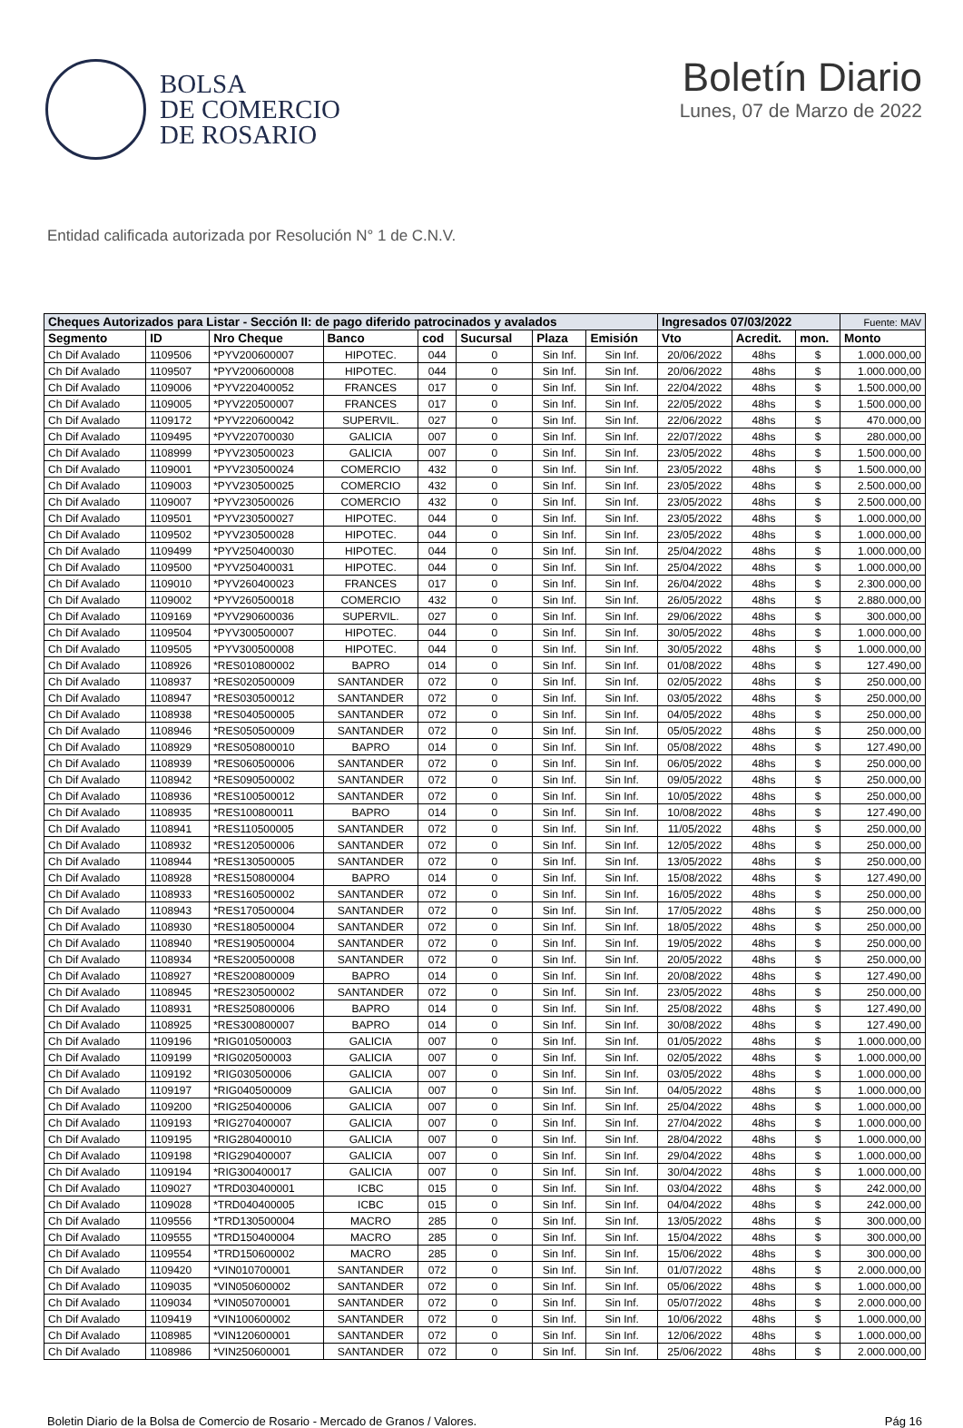BOLSA
DE COMERCIO
DE ROSARIO
Boletín Diario
Lunes, 07 de Marzo de 2022
Entidad calificada autorizada por Resolución N° 1 de C.N.V.
| Cheques Autorizados para Listar - Sección II: de pago diferido patrocinados y avalados | | | | | | | | Ingresados 07/03/2022 | | | Fuente: MAV |
| --- | --- | --- | --- | --- | --- | --- | --- | --- | --- | --- | --- |
| Segmento | ID | Nro Cheque | Banco | cod | Sucursal | Plaza | Emisión | Vto | Acredit. | mon. | Monto |
| Ch Dif Avalado | 1109506 | *PYV200600007 | HIPOTEC. | 044 | 0 | Sin Inf. | Sin Inf. | 20/06/2022 | 48hs | $ | 1.000.000,00 |
| Ch Dif Avalado | 1109507 | *PYV200600008 | HIPOTEC. | 044 | 0 | Sin Inf. | Sin Inf. | 20/06/2022 | 48hs | $ | 1.000.000,00 |
| Ch Dif Avalado | 1109006 | *PYV220400052 | FRANCES | 017 | 0 | Sin Inf. | Sin Inf. | 22/04/2022 | 48hs | $ | 1.500.000,00 |
| Ch Dif Avalado | 1109005 | *PYV220500007 | FRANCES | 017 | 0 | Sin Inf. | Sin Inf. | 22/05/2022 | 48hs | $ | 1.500.000,00 |
| Ch Dif Avalado | 1109172 | *PYV220600042 | SUPERVIL. | 027 | 0 | Sin Inf. | Sin Inf. | 22/06/2022 | 48hs | $ | 470.000,00 |
| Ch Dif Avalado | 1109495 | *PYV220700030 | GALICIA | 007 | 0 | Sin Inf. | Sin Inf. | 22/07/2022 | 48hs | $ | 280.000,00 |
| Ch Dif Avalado | 1108999 | *PYV230500023 | GALICIA | 007 | 0 | Sin Inf. | Sin Inf. | 23/05/2022 | 48hs | $ | 1.500.000,00 |
| Ch Dif Avalado | 1109001 | *PYV230500024 | COMERCIO | 432 | 0 | Sin Inf. | Sin Inf. | 23/05/2022 | 48hs | $ | 1.500.000,00 |
| Ch Dif Avalado | 1109003 | *PYV230500025 | COMERCIO | 432 | 0 | Sin Inf. | Sin Inf. | 23/05/2022 | 48hs | $ | 2.500.000,00 |
| Ch Dif Avalado | 1109007 | *PYV230500026 | COMERCIO | 432 | 0 | Sin Inf. | Sin Inf. | 23/05/2022 | 48hs | $ | 2.500.000,00 |
| Ch Dif Avalado | 1109501 | *PYV230500027 | HIPOTEC. | 044 | 0 | Sin Inf. | Sin Inf. | 23/05/2022 | 48hs | $ | 1.000.000,00 |
| Ch Dif Avalado | 1109502 | *PYV230500028 | HIPOTEC. | 044 | 0 | Sin Inf. | Sin Inf. | 23/05/2022 | 48hs | $ | 1.000.000,00 |
| Ch Dif Avalado | 1109499 | *PYV250400030 | HIPOTEC. | 044 | 0 | Sin Inf. | Sin Inf. | 25/04/2022 | 48hs | $ | 1.000.000,00 |
| Ch Dif Avalado | 1109500 | *PYV250400031 | HIPOTEC. | 044 | 0 | Sin Inf. | Sin Inf. | 25/04/2022 | 48hs | $ | 1.000.000,00 |
| Ch Dif Avalado | 1109010 | *PYV260400023 | FRANCES | 017 | 0 | Sin Inf. | Sin Inf. | 26/04/2022 | 48hs | $ | 2.300.000,00 |
| Ch Dif Avalado | 1109002 | *PYV260500018 | COMERCIO | 432 | 0 | Sin Inf. | Sin Inf. | 26/05/2022 | 48hs | $ | 2.880.000,00 |
| Ch Dif Avalado | 1109169 | *PYV290600036 | SUPERVIL. | 027 | 0 | Sin Inf. | Sin Inf. | 29/06/2022 | 48hs | $ | 300.000,00 |
| Ch Dif Avalado | 1109504 | *PYV300500007 | HIPOTEC. | 044 | 0 | Sin Inf. | Sin Inf. | 30/05/2022 | 48hs | $ | 1.000.000,00 |
| Ch Dif Avalado | 1109505 | *PYV300500008 | HIPOTEC. | 044 | 0 | Sin Inf. | Sin Inf. | 30/05/2022 | 48hs | $ | 1.000.000,00 |
| Ch Dif Avalado | 1108926 | *RES010800002 | BAPRO | 014 | 0 | Sin Inf. | Sin Inf. | 01/08/2022 | 48hs | $ | 127.490,00 |
| Ch Dif Avalado | 1108937 | *RES020500009 | SANTANDER | 072 | 0 | Sin Inf. | Sin Inf. | 02/05/2022 | 48hs | $ | 250.000,00 |
| Ch Dif Avalado | 1108947 | *RES030500012 | SANTANDER | 072 | 0 | Sin Inf. | Sin Inf. | 03/05/2022 | 48hs | $ | 250.000,00 |
| Ch Dif Avalado | 1108938 | *RES040500005 | SANTANDER | 072 | 0 | Sin Inf. | Sin Inf. | 04/05/2022 | 48hs | $ | 250.000,00 |
| Ch Dif Avalado | 1108946 | *RES050500009 | SANTANDER | 072 | 0 | Sin Inf. | Sin Inf. | 05/05/2022 | 48hs | $ | 250.000,00 |
| Ch Dif Avalado | 1108929 | *RES050800010 | BAPRO | 014 | 0 | Sin Inf. | Sin Inf. | 05/08/2022 | 48hs | $ | 127.490,00 |
| Ch Dif Avalado | 1108939 | *RES060500006 | SANTANDER | 072 | 0 | Sin Inf. | Sin Inf. | 06/05/2022 | 48hs | $ | 250.000,00 |
| Ch Dif Avalado | 1108942 | *RES090500002 | SANTANDER | 072 | 0 | Sin Inf. | Sin Inf. | 09/05/2022 | 48hs | $ | 250.000,00 |
| Ch Dif Avalado | 1108936 | *RES100500012 | SANTANDER | 072 | 0 | Sin Inf. | Sin Inf. | 10/05/2022 | 48hs | $ | 250.000,00 |
| Ch Dif Avalado | 1108935 | *RES100800011 | BAPRO | 014 | 0 | Sin Inf. | Sin Inf. | 10/08/2022 | 48hs | $ | 127.490,00 |
| Ch Dif Avalado | 1108941 | *RES110500005 | SANTANDER | 072 | 0 | Sin Inf. | Sin Inf. | 11/05/2022 | 48hs | $ | 250.000,00 |
| Ch Dif Avalado | 1108932 | *RES120500006 | SANTANDER | 072 | 0 | Sin Inf. | Sin Inf. | 12/05/2022 | 48hs | $ | 250.000,00 |
| Ch Dif Avalado | 1108944 | *RES130500005 | SANTANDER | 072 | 0 | Sin Inf. | Sin Inf. | 13/05/2022 | 48hs | $ | 250.000,00 |
| Ch Dif Avalado | 1108928 | *RES150800004 | BAPRO | 014 | 0 | Sin Inf. | Sin Inf. | 15/08/2022 | 48hs | $ | 127.490,00 |
| Ch Dif Avalado | 1108933 | *RES160500002 | SANTANDER | 072 | 0 | Sin Inf. | Sin Inf. | 16/05/2022 | 48hs | $ | 250.000,00 |
| Ch Dif Avalado | 1108943 | *RES170500004 | SANTANDER | 072 | 0 | Sin Inf. | Sin Inf. | 17/05/2022 | 48hs | $ | 250.000,00 |
| Ch Dif Avalado | 1108930 | *RES180500004 | SANTANDER | 072 | 0 | Sin Inf. | Sin Inf. | 18/05/2022 | 48hs | $ | 250.000,00 |
| Ch Dif Avalado | 1108940 | *RES190500004 | SANTANDER | 072 | 0 | Sin Inf. | Sin Inf. | 19/05/2022 | 48hs | $ | 250.000,00 |
| Ch Dif Avalado | 1108934 | *RES200500008 | SANTANDER | 072 | 0 | Sin Inf. | Sin Inf. | 20/05/2022 | 48hs | $ | 250.000,00 |
| Ch Dif Avalado | 1108927 | *RES200800009 | BAPRO | 014 | 0 | Sin Inf. | Sin Inf. | 20/08/2022 | 48hs | $ | 127.490,00 |
| Ch Dif Avalado | 1108945 | *RES230500002 | SANTANDER | 072 | 0 | Sin Inf. | Sin Inf. | 23/05/2022 | 48hs | $ | 250.000,00 |
| Ch Dif Avalado | 1108931 | *RES250800006 | BAPRO | 014 | 0 | Sin Inf. | Sin Inf. | 25/08/2022 | 48hs | $ | 127.490,00 |
| Ch Dif Avalado | 1108925 | *RES300800007 | BAPRO | 014 | 0 | Sin Inf. | Sin Inf. | 30/08/2022 | 48hs | $ | 127.490,00 |
| Ch Dif Avalado | 1109196 | *RIG010500003 | GALICIA | 007 | 0 | Sin Inf. | Sin Inf. | 01/05/2022 | 48hs | $ | 1.000.000,00 |
| Ch Dif Avalado | 1109199 | *RIG020500003 | GALICIA | 007 | 0 | Sin Inf. | Sin Inf. | 02/05/2022 | 48hs | $ | 1.000.000,00 |
| Ch Dif Avalado | 1109192 | *RIG030500006 | GALICIA | 007 | 0 | Sin Inf. | Sin Inf. | 03/05/2022 | 48hs | $ | 1.000.000,00 |
| Ch Dif Avalado | 1109197 | *RIG040500009 | GALICIA | 007 | 0 | Sin Inf. | Sin Inf. | 04/05/2022 | 48hs | $ | 1.000.000,00 |
| Ch Dif Avalado | 1109200 | *RIG250400006 | GALICIA | 007 | 0 | Sin Inf. | Sin Inf. | 25/04/2022 | 48hs | $ | 1.000.000,00 |
| Ch Dif Avalado | 1109193 | *RIG270400007 | GALICIA | 007 | 0 | Sin Inf. | Sin Inf. | 27/04/2022 | 48hs | $ | 1.000.000,00 |
| Ch Dif Avalado | 1109195 | *RIG280400010 | GALICIA | 007 | 0 | Sin Inf. | Sin Inf. | 28/04/2022 | 48hs | $ | 1.000.000,00 |
| Ch Dif Avalado | 1109198 | *RIG290400007 | GALICIA | 007 | 0 | Sin Inf. | Sin Inf. | 29/04/2022 | 48hs | $ | 1.000.000,00 |
| Ch Dif Avalado | 1109194 | *RIG300400017 | GALICIA | 007 | 0 | Sin Inf. | Sin Inf. | 30/04/2022 | 48hs | $ | 1.000.000,00 |
| Ch Dif Avalado | 1109027 | *TRD030400001 | ICBC | 015 | 0 | Sin Inf. | Sin Inf. | 03/04/2022 | 48hs | $ | 242.000,00 |
| Ch Dif Avalado | 1109028 | *TRD040400005 | ICBC | 015 | 0 | Sin Inf. | Sin Inf. | 04/04/2022 | 48hs | $ | 242.000,00 |
| Ch Dif Avalado | 1109556 | *TRD130500004 | MACRO | 285 | 0 | Sin Inf. | Sin Inf. | 13/05/2022 | 48hs | $ | 300.000,00 |
| Ch Dif Avalado | 1109555 | *TRD150400004 | MACRO | 285 | 0 | Sin Inf. | Sin Inf. | 15/04/2022 | 48hs | $ | 300.000,00 |
| Ch Dif Avalado | 1109554 | *TRD150600002 | MACRO | 285 | 0 | Sin Inf. | Sin Inf. | 15/06/2022 | 48hs | $ | 300.000,00 |
| Ch Dif Avalado | 1109420 | *VIN010700001 | SANTANDER | 072 | 0 | Sin Inf. | Sin Inf. | 01/07/2022 | 48hs | $ | 2.000.000,00 |
| Ch Dif Avalado | 1109035 | *VIN050600002 | SANTANDER | 072 | 0 | Sin Inf. | Sin Inf. | 05/06/2022 | 48hs | $ | 1.000.000,00 |
| Ch Dif Avalado | 1109034 | *VIN050700001 | SANTANDER | 072 | 0 | Sin Inf. | Sin Inf. | 05/07/2022 | 48hs | $ | 2.000.000,00 |
| Ch Dif Avalado | 1109419 | *VIN100600002 | SANTANDER | 072 | 0 | Sin Inf. | Sin Inf. | 10/06/2022 | 48hs | $ | 1.000.000,00 |
| Ch Dif Avalado | 1108985 | *VIN120600001 | SANTANDER | 072 | 0 | Sin Inf. | Sin Inf. | 12/06/2022 | 48hs | $ | 1.000.000,00 |
| Ch Dif Avalado | 1108986 | *VIN250600001 | SANTANDER | 072 | 0 | Sin Inf. | Sin Inf. | 25/06/2022 | 48hs | $ | 2.000.000,00 |
Boletin Diario de la Bolsa de Comercio de Rosario - Mercado de Granos / Valores. Pág 16